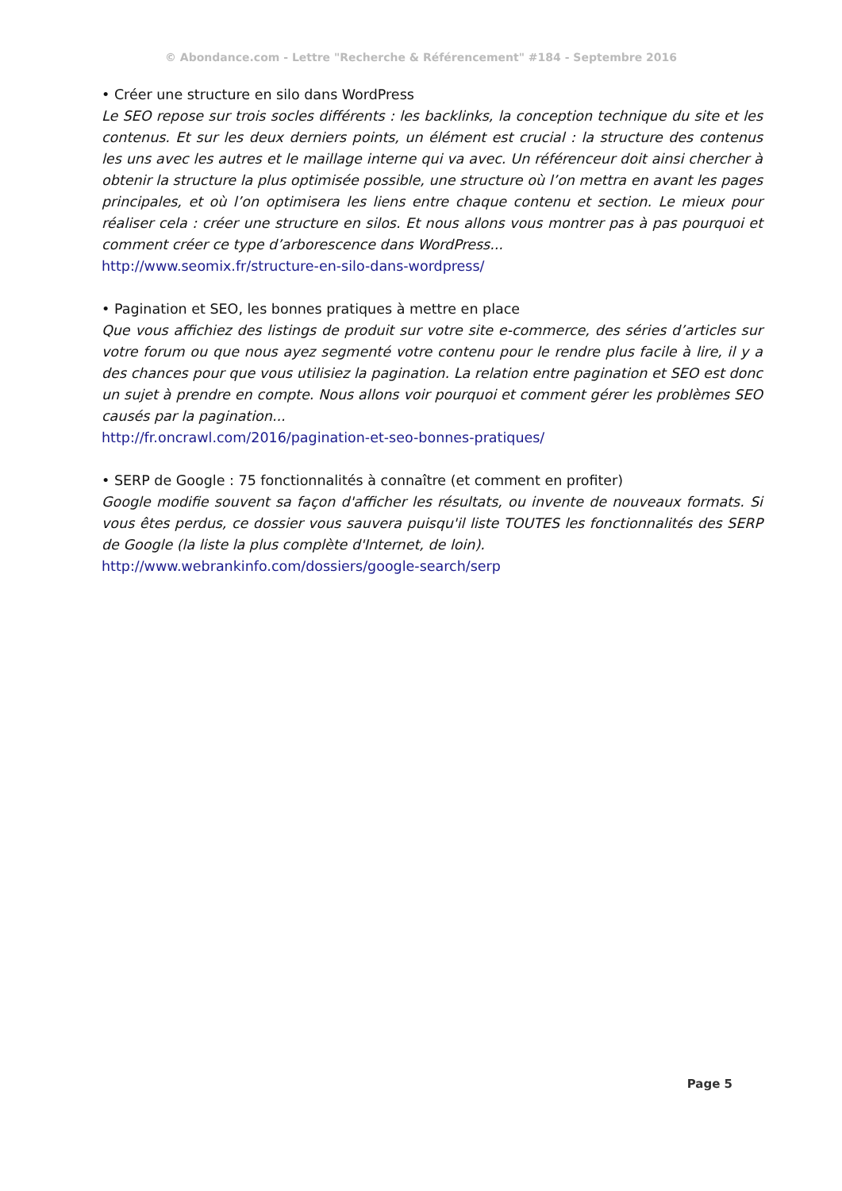© Abondance.com - Lettre "Recherche & Référencement" #184 - Septembre 2016
• Créer une structure en silo dans WordPress
Le SEO repose sur trois socles différents : les backlinks, la conception technique du site et les contenus. Et sur les deux derniers points, un élément est crucial : la structure des contenus les uns avec les autres et le maillage interne qui va avec. Un référenceur doit ainsi chercher à obtenir la structure la plus optimisée possible, une structure où l’on mettra en avant les pages principales, et où l’on optimisera les liens entre chaque contenu et section. Le mieux pour réaliser cela : créer une structure en silos. Et nous allons vous montrer pas à pas pourquoi et comment créer ce type d’arborescence dans WordPress...
http://www.seomix.fr/structure-en-silo-dans-wordpress/
• Pagination et SEO, les bonnes pratiques à mettre en place
Que vous affichiez des listings de produit sur votre site e-commerce, des séries d’articles sur votre forum ou que nous ayez segmenté votre contenu pour le rendre plus facile à lire, il y a des chances pour que vous utilisiez la pagination. La relation entre pagination et SEO est donc un sujet à prendre en compte. Nous allons voir pourquoi et comment gérer les problèmes SEO causés par la pagination...
http://fr.oncrawl.com/2016/pagination-et-seo-bonnes-pratiques/
• SERP de Google : 75 fonctionnalités à connaître (et comment en profiter)
Google modifie souvent sa façon d'afficher les résultats, ou invente de nouveaux formats. Si vous êtes perdus, ce dossier vous sauvera puisqu'il liste TOUTES les fonctionnalités des SERP de Google (la liste la plus complète d'Internet, de loin).
http://www.webrankinfo.com/dossiers/google-search/serp
Page 5